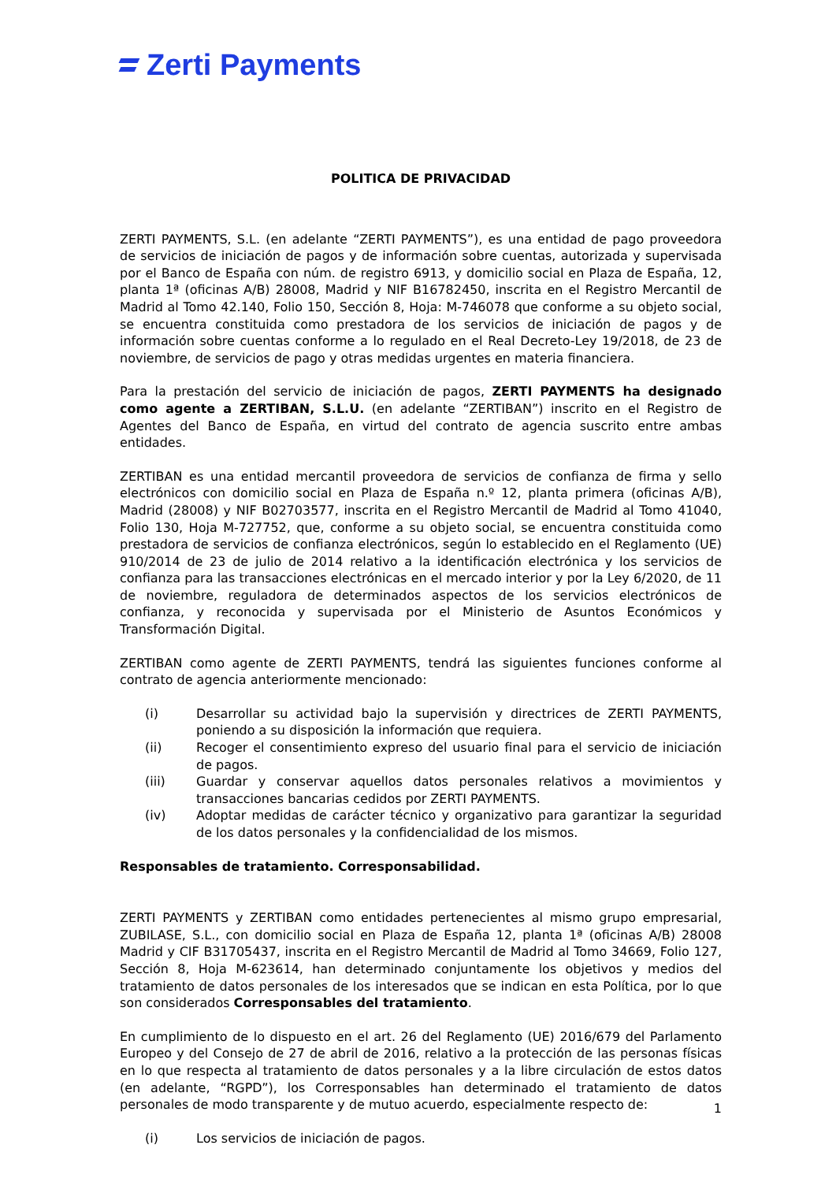Zerti Payments
POLITICA DE PRIVACIDAD
ZERTI PAYMENTS, S.L. (en adelante “ZERTI PAYMENTS”), es una entidad de pago proveedora de servicios de iniciación de pagos y de información sobre cuentas, autorizada y supervisada por el Banco de España con núm. de registro 6913, y domicilio social en Plaza de España, 12, planta 1ª (oficinas A/B) 28008, Madrid y NIF B16782450, inscrita en el Registro Mercantil de Madrid al Tomo 42.140, Folio 150, Sección 8, Hoja: M-746078 que conforme a su objeto social, se encuentra constituida como prestadora de los servicios de iniciación de pagos y de información sobre cuentas conforme a lo regulado en el Real Decreto-Ley 19/2018, de 23 de noviembre, de servicios de pago y otras medidas urgentes en materia financiera.
Para la prestación del servicio de iniciación de pagos, ZERTI PAYMENTS ha designado como agente a ZERTIBAN, S.L.U. (en adelante “ZERTIBAN”) inscrito en el Registro de Agentes del Banco de España, en virtud del contrato de agencia suscrito entre ambas entidades.
ZERTIBAN es una entidad mercantil proveedora de servicios de confianza de firma y sello electrónicos con domicilio social en Plaza de España n.º 12, planta primera (oficinas A/B), Madrid (28008) y NIF B02703577, inscrita en el Registro Mercantil de Madrid al Tomo 41040, Folio 130, Hoja M-727752, que, conforme a su objeto social, se encuentra constituida como prestadora de servicios de confianza electrónicos, según lo establecido en el Reglamento (UE) 910/2014 de 23 de julio de 2014 relativo a la identificación electrónica y los servicios de confianza para las transacciones electrónicas en el mercado interior y por la Ley 6/2020, de 11 de noviembre, reguladora de determinados aspectos de los servicios electrónicos de confianza, y reconocida y supervisada por el Ministerio de Asuntos Económicos y Transformación Digital.
ZERTIBAN como agente de ZERTI PAYMENTS, tendrá las siguientes funciones conforme al contrato de agencia anteriormente mencionado:
(i) Desarrollar su actividad bajo la supervisión y directrices de ZERTI PAYMENTS, poniendo a su disposición la información que requiera.
(ii) Recoger el consentimiento expreso del usuario final para el servicio de iniciación de pagos.
(iii) Guardar y conservar aquellos datos personales relativos a movimientos y transacciones bancarias cedidos por ZERTI PAYMENTS.
(iv) Adoptar medidas de carácter técnico y organizativo para garantizar la seguridad de los datos personales y la confidencialidad de los mismos.
Responsables de tratamiento. Corresponsabilidad.
ZERTI PAYMENTS y ZERTIBAN como entidades pertenecientes al mismo grupo empresarial, ZUBILASE, S.L., con domicilio social en Plaza de España 12, planta 1ª (oficinas A/B) 28008 Madrid y CIF B31705437, inscrita en el Registro Mercantil de Madrid al Tomo 34669, Folio 127, Sección 8, Hoja M-623614, han determinado conjuntamente los objetivos y medios del tratamiento de datos personales de los interesados que se indican en esta Política, por lo que son considerados Corresponsables del tratamiento.
En cumplimiento de lo dispuesto en el art. 26 del Reglamento (UE) 2016/679 del Parlamento Europeo y del Consejo de 27 de abril de 2016, relativo a la protección de las personas físicas en lo que respecta al tratamiento de datos personales y a la libre circulación de estos datos (en adelante, “RGPD”), los Corresponsables han determinado el tratamiento de datos personales de modo transparente y de mutuo acuerdo, especialmente respecto de:
(i) Los servicios de iniciación de pagos.
1